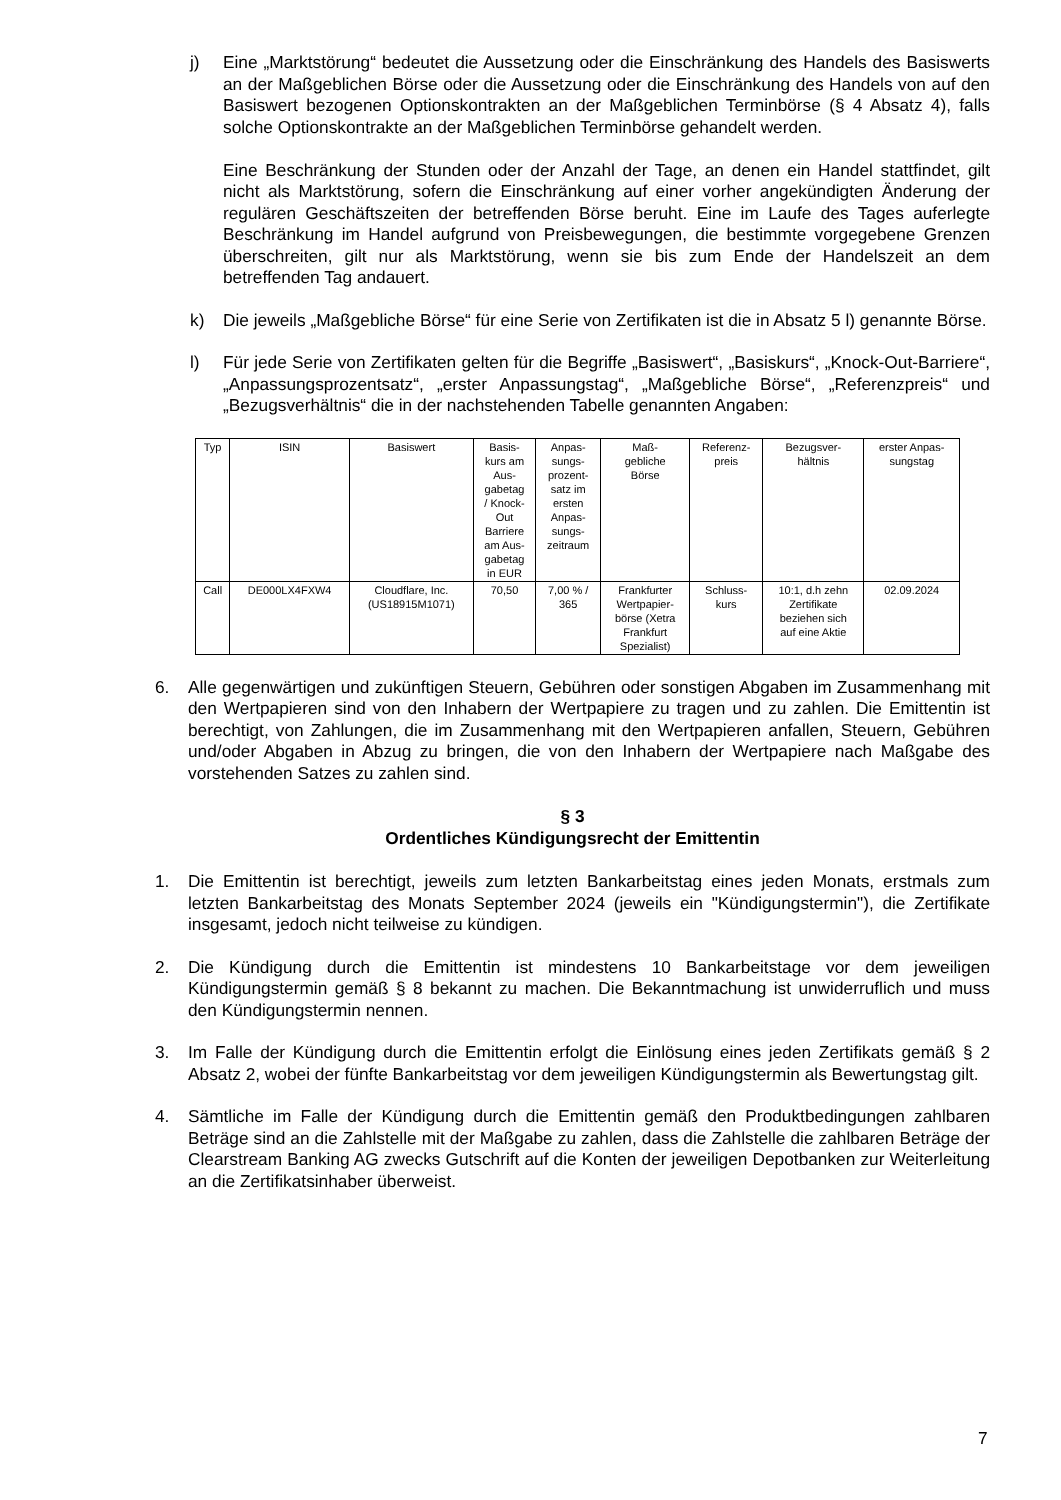j) Eine „Marktstörung“ bedeutet die Aussetzung oder die Einschränkung des Handels des Basiswerts an der Maßgeblichen Börse oder die Aussetzung oder die Einschränkung des Handels von auf den Basiswert bezogenen Optionskontrakten an der Maßgeblichen Terminbörse (§ 4 Absatz 4), falls solche Optionskontrakte an der Maßgeblichen Terminbörse gehandelt werden.
Eine Beschränkung der Stunden oder der Anzahl der Tage, an denen ein Handel stattfindet, gilt nicht als Marktstörung, sofern die Einschränkung auf einer vorher angekündigten Änderung der regulären Geschäftszeiten der betreffenden Börse beruht. Eine im Laufe des Tages auferlegte Beschränkung im Handel aufgrund von Preisbewegungen, die bestimmte vorgegebene Grenzen überschreiten, gilt nur als Marktstörung, wenn sie bis zum Ende der Handelszeit an dem betreffenden Tag andauert.
k) Die jeweils „Maßgebliche Börse“ für eine Serie von Zertifikaten ist die in Absatz 5 l) genannte Börse.
l) Für jede Serie von Zertifikaten gelten für die Begriffe „Basiswert“, „Basiskurs“, „Knock-Out-Barriere“, „Anpassungsprozentsatz“, „erster Anpassungstag“, „Maßgebliche Börse“, „Referenzpreis“ und „Bezugsverhältnis“ die in der nachstehenden Tabelle genannten Angaben:
| Typ | ISIN | Basiswert | Basis- kurs am Aus- gabetag / Knock- Out Barriere am Aus- gabetag in EUR | Anpas- sungs- prozent- satz im ersten Anpas- sungs- zeitraum | Maß- gebliche Börse | Referenz- preis | Bezugsver- hältnis | erster Anpas- sungstag |
| Call | DE000LX4FXW4 | Cloudflare, Inc. (US18915M1071) | 70,50 | 7,00 % / 365 | Frankfurter Wertpapier- börse (Xetra Frankfurt Spezialist) | Schluss- kurs | 10:1, d.h zehn Zertifikate beziehen sich auf eine Aktie | 02.09.2024 |
6. Alle gegenwärtigen und zukünftigen Steuern, Gebühren oder sonstigen Abgaben im Zusammenhang mit den Wertpapieren sind von den Inhabern der Wertpapiere zu tragen und zu zahlen. Die Emittentin ist berechtigt, von Zahlungen, die im Zusammenhang mit den Wertpapieren anfallen, Steuern, Gebühren und/oder Abgaben in Abzug zu bringen, die von den Inhabern der Wertpapiere nach Maßgabe des vorstehenden Satzes zu zahlen sind.
§ 3
Ordentliches Kündigungsrecht der Emittentin
1. Die Emittentin ist berechtigt, jeweils zum letzten Bankarbeitstag eines jeden Monats, erstmals zum letzten Bankarbeitstag des Monats September 2024 (jeweils ein "Kündigungstermin"), die Zertifikate insgesamt, jedoch nicht teilweise zu kündigen.
2. Die Kündigung durch die Emittentin ist mindestens 10 Bankarbeitstage vor dem jeweiligen Kündigungstermin gemäß § 8 bekannt zu machen. Die Bekanntmachung ist unwiderruflich und muss den Kündigungstermin nennen.
3. Im Falle der Kündigung durch die Emittentin erfolgt die Einlösung eines jeden Zertifikats gemäß § 2 Absatz 2, wobei der fünfte Bankarbeitstag vor dem jeweiligen Kündigungstermin als Bewertungstag gilt.
4. Sämtliche im Falle der Kündigung durch die Emittentin gemäß den Produktbedingungen zahlbaren Beträge sind an die Zahlstelle mit der Maßgabe zu zahlen, dass die Zahlstelle die zahlbaren Beträge der Clearstream Banking AG zwecks Gutschrift auf die Konten der jeweiligen Depotbanken zur Weiterleitung an die Zertifikatsinhaber überweist.
7